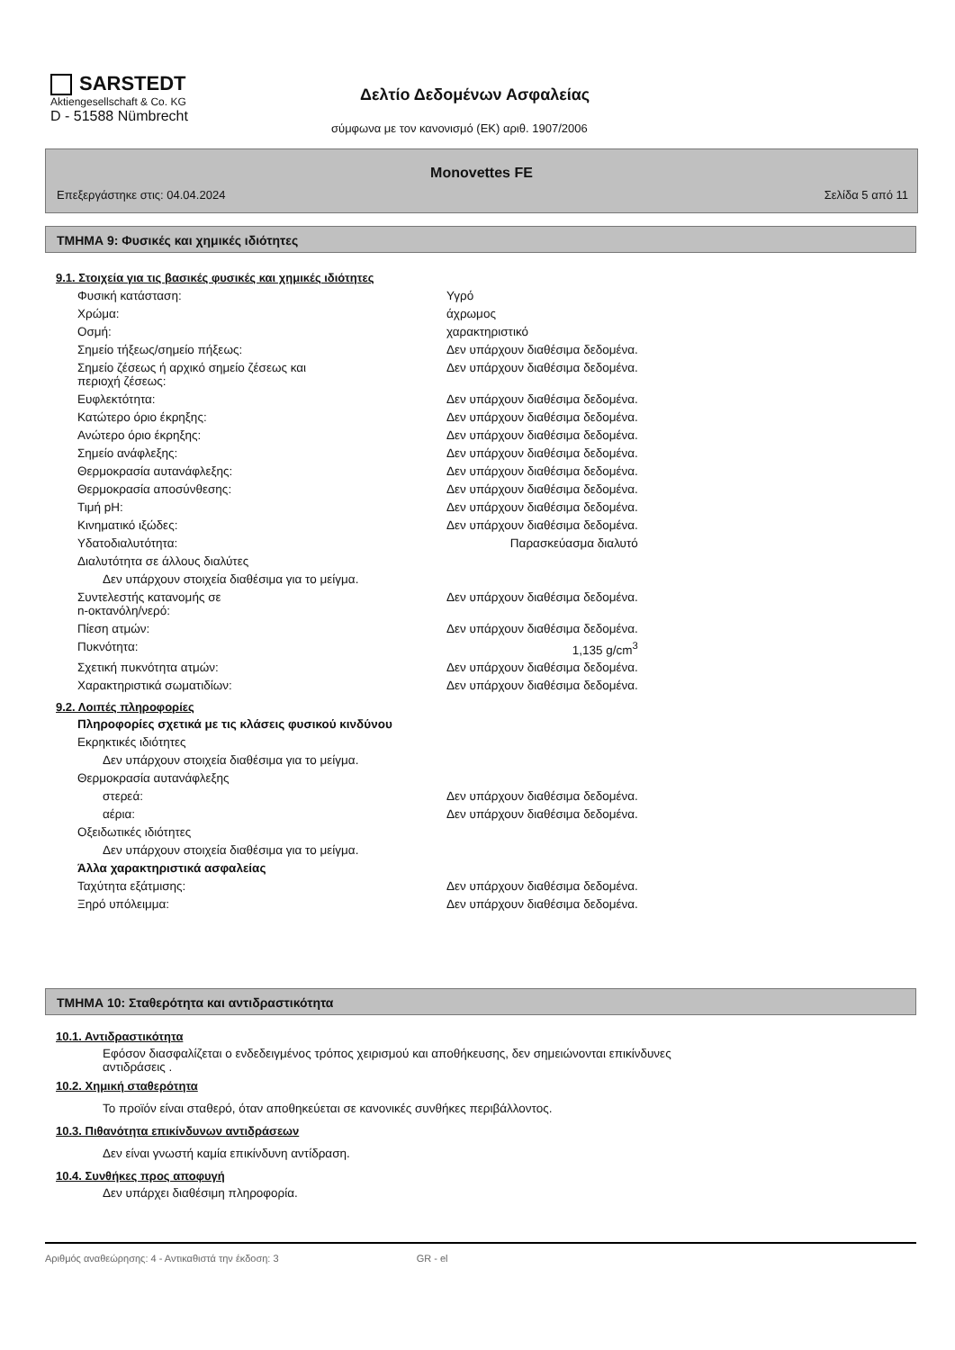SARSTEDT
Aktiengesellschaft & Co. KG
D - 51588 Nümbrecht
Δελτίο Δεδομένων Ασφαλείας
σύμφωνα με τον κανονισμό (ΕΚ) αριθ. 1907/2006
Monovettes FE
Επεξεργάστηκε στις: 04.04.2024 Σελίδα 5 από 11
ΤΜΗΜΑ 9: Φυσικές και χημικές ιδιότητες
9.1. Στοιχεία για τις βασικές φυσικές και χημικές ιδιότητες
| Φυσική κατάσταση: | Υγρό |
| Χρώμα: | άχρωμος |
| Οσμή: | χαρακτηριστικό |
| Σημείο τήξεως/σημείο πήξεως: | Δεν υπάρχουν διαθέσιμα δεδομένα. |
| Σημείο ζέσεως ή αρχικό σημείο ζέσεως και περιοχή ζέσεως: | Δεν υπάρχουν διαθέσιμα δεδομένα. |
| Ευφλεκτότητα: | Δεν υπάρχουν διαθέσιμα δεδομένα. |
| Κατώτερο όριο έκρηξης: | Δεν υπάρχουν διαθέσιμα δεδομένα. |
| Ανώτερο όριο έκρηξης: | Δεν υπάρχουν διαθέσιμα δεδομένα. |
| Σημείο ανάφλεξης: | Δεν υπάρχουν διαθέσιμα δεδομένα. |
| Θερμοκρασία αυτανάφλεξης: | Δεν υπάρχουν διαθέσιμα δεδομένα. |
| Θερμοκρασία αποσύνθεσης: | Δεν υπάρχουν διαθέσιμα δεδομένα. |
| Τιμή pH: | Δεν υπάρχουν διαθέσιμα δεδομένα. |
| Κινηματικό ιξώδες: | Δεν υπάρχουν διαθέσιμα δεδομένα. |
| Υδατοδιαλυτότητα: | Παρασκεύασμα διαλυτό |
| Διαλυτότητα σε άλλους διαλύτες | |
| Δεν υπάρχουν στοιχεία διαθέσιμα για το μείγμα. | |
| Συντελεστής κατανομής σε n-οκτανόλη/νερό: | Δεν υπάρχουν διαθέσιμα δεδομένα. |
| Πίεση ατμών: | Δεν υπάρχουν διαθέσιμα δεδομένα. |
| Πυκνότητα: | 1,135 g/cm<sup>3</sup> |
| Σχετική πυκνότητα ατμών: | Δεν υπάρχουν διαθέσιμα δεδομένα. |
| Χαρακτηριστικά σωματιδίων: | Δεν υπάρχουν διαθέσιμα δεδομένα. |
9.2. Λοιπές πληροφορίες
| Πληροφορίες σχετικά με τις κλάσεις φυσικού κινδύνου | |
| Εκρηκτικές ιδιότητες | |
| Δεν υπάρχουν στοιχεία διαθέσιμα για το μείγμα. | |
| Θερμοκρασία αυτανάφλεξης | |
| στερεά: | Δεν υπάρχουν διαθέσιμα δεδομένα. |
| αέρια: | Δεν υπάρχουν διαθέσιμα δεδομένα. |
| Οξειδωτικές ιδιότητες | |
| Δεν υπάρχουν στοιχεία διαθέσιμα για το μείγμα. | |
| Άλλα χαρακτηριστικά ασφαλείας | |
| Ταχύτητα εξάτμισης: | Δεν υπάρχουν διαθέσιμα δεδομένα. |
| Ξηρό υπόλειμμα: | Δεν υπάρχουν διαθέσιμα δεδομένα. |
ΤΜΗΜΑ 10: Σταθερότητα και αντιδραστικότητα
10.1. Αντιδραστικότητα
Εφόσον διασφαλίζεται ο ενδεδειγμένος τρόπος χειρισμού και αποθήκευσης, δεν σημειώνονται επικίνδυνες
αντιδράσεις .
10.2. Χημική σταθερότητα
Το προϊόν είναι σταθερό, όταν αποθηκεύεται σε κανονικές συνθήκες περιβάλλοντος.
10.3. Πιθανότητα επικίνδυνων αντιδράσεων
Δεν είναι γνωστή καμία επικίνδυνη αντίδραση.
10.4. Συνθήκες προς αποφυγή
Δεν υπάρχει διαθέσιμη πληροφορία.
Αριθμός αναθεώρησης: 4 - Αντικαθιστά την έκδοση: 3 GR - el